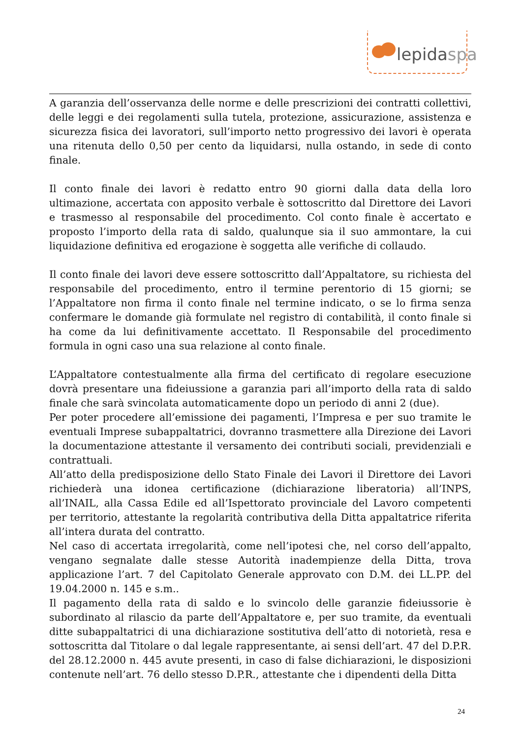lepidaspa
A garanzia dell’osservanza delle norme e delle prescrizioni dei contratti collettivi, delle leggi e dei regolamenti sulla tutela, protezione, assicurazione, assistenza e sicurezza fisica dei lavoratori, sull’importo netto progressivo dei lavori è operata una ritenuta dello 0,50 per cento da liquidarsi, nulla ostando, in sede di conto finale.
Il conto finale dei lavori è redatto entro 90 giorni dalla data della loro ultimazione, accertata con apposito verbale è sottoscritto dal Direttore dei Lavori e trasmesso al responsabile del procedimento. Col conto finale è accertato e proposto l’importo della rata di saldo, qualunque sia il suo ammontare, la cui liquidazione definitiva ed erogazione è soggetta alle verifiche di collaudo.
Il conto finale dei lavori deve essere sottoscritto dall’Appaltatore, su richiesta del responsabile del procedimento, entro il termine perentorio di 15 giorni; se l’Appaltatore non firma il conto finale nel termine indicato, o se lo firma senza confermare le domande già formulate nel registro di contabilità, il conto finale si ha come da lui definitivamente accettato. Il Responsabile del procedimento formula in ogni caso una sua relazione al conto finale.
L’Appaltatore contestualmente alla firma del certificato di regolare esecuzione dovrà presentare una fideiussione a garanzia pari all’importo della rata di saldo finale che sarà svincolata automaticamente dopo un periodo di anni 2 (due).
Per poter procedere all’emissione dei pagamenti, l’Impresa e per suo tramite le eventuali Imprese subappaltatrici, dovranno trasmettere alla Direzione dei Lavori la documentazione attestante il versamento dei contributi sociali, previdenziali e contrattuali.
All’atto della predisposizione dello Stato Finale dei Lavori il Direttore dei Lavori richiederà una idonea certificazione (dichiarazione liberatoria) all’INPS, all’INAIL, alla Cassa Edile ed all’Ispettorato provinciale del Lavoro competenti per territorio, attestante la regolarità contributiva della Ditta appaltatrice riferita all’intera durata del contratto.
Nel caso di accertata irregolarità, come nell’ipotesi che, nel corso dell’appalto, vengano segnalate dalle stesse Autorità inadempienze della Ditta, trova applicazione l’art. 7 del Capitolato Generale approvato con D.M. dei LL.PP. del 19.04.2000 n. 145 e s.m..
Il pagamento della rata di saldo e lo svincolo delle garanzie fideiussorie è subordinato al rilascio da parte dell’Appaltatore e, per suo tramite, da eventuali ditte subappaltatrici di una dichiarazione sostitutiva dell’atto di notorietà, resa e sottoscritta dal Titolare o dal legale rappresentante, ai sensi dell’art. 47 del D.P.R. del 28.12.2000 n. 445 avute presenti, in caso di false dichiarazioni, le disposizioni contenute nell’art. 76 dello stesso D.P.R., attestante che i dipendenti della Ditta
24